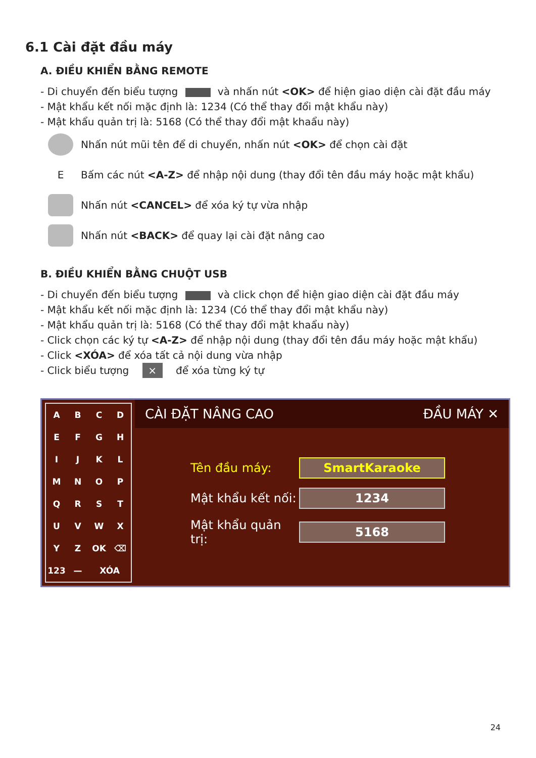6.1 Cài đặt đầu máy
A. ĐIỀU KHIỂN BẰNG REMOTE
- Di chuyển đến biểu tượng và nhấn nút <OK> để hiện giao diện cài đặt đầu máy
- Mật khẩu kết nối mặc định là: 1234 (Có thể thay đổi mật khẩu này)
- Mật khẩu quản trị là: 5168 (Có thể thay đổi mật khaẩu này)
Nhấn nút mũi tên để di chuyển, nhấn nút <OK> để chọn cài đặt
E
Bấm các nút <A-Z> để nhập nội dung (thay đổi tên đầu máy hoặc mật khẩu)
Nhấn nút <CANCEL> để xóa ký tự vừa nhập
Nhấn nút <BACK> để quay lại cài đặt nâng cao
B. ĐIỀU KHIỂN BẰNG CHUỘT USB
- Di chuyển đến biểu tượng và click chọn để hiện giao diện cài đặt đầu máy
- Mật khẩu kết nối mặc định là: 1234 (Có thể thay đổi mật khẩu này)
- Mật khẩu quản trị là: 5168 (Có thể thay đổi mật khaẩu này)
- Click chọn các ký tự <A-Z> để nhập nội dung (thay đổi tên đầu máy hoặc mật khẩu)
- Click <XÓA> để xóa tất cả nội dung vừa nhập
- Click biểu tượng × để xóa từng ký tự
A
B
C
D
E
F
G
H
I
J
K
L
M
N
O
P
Q
R
S
T
U
V
W
X
Y
Z
OK
⌫
123
—
XÓA
CÀI ĐẶT NÂNG CAO ĐẦU MÁY ✕
Tên đầu máy: SmartKaraoke
Mật khẩu kết nối: 1234
Mật khẩu quản trị: 5168
24